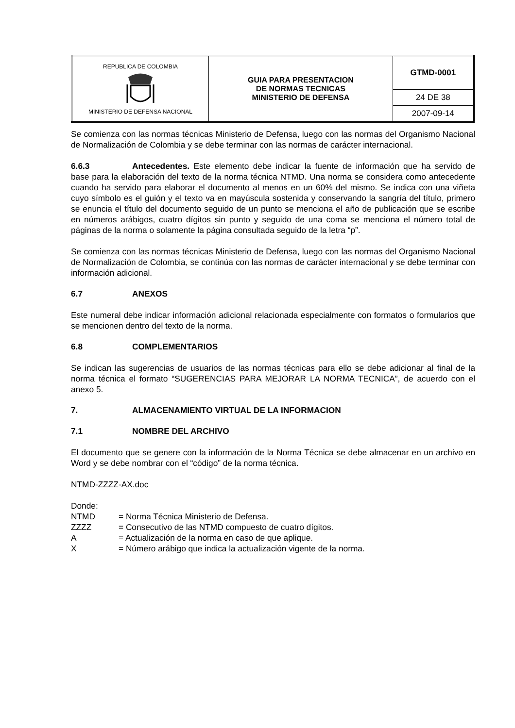| REPUBLICA DE COLOMBIA MINISTERIO DE DEFENSA NACIONAL | GUIA PARA PRESENTACION DE NORMAS TECNICAS MINISTERIO DE DEFENSA | GTMD-0001 |
| | | 24 DE 38 |
| | | 2007-09-14 |
Se comienza con las normas técnicas Ministerio de Defensa, luego con las normas del Organismo Nacional de Normalización de Colombia y se debe terminar con las normas de carácter internacional.
6.6.3 Antecedentes. Este elemento debe indicar la fuente de información que ha servido de base para la elaboración del texto de la norma técnica NTMD. Una norma se considera como antecedente cuando ha servido para elaborar el documento al menos en un 60% del mismo. Se indica con una viñeta cuyo símbolo es el guión y el texto va en mayúscula sostenida y conservando la sangría del título, primero se enuncia el título del documento seguido de un punto se menciona el año de publicación que se escribe en números arábigos, cuatro dígitos sin punto y seguido de una coma se menciona el número total de páginas de la norma o solamente la página consultada seguido de la letra “p”.
Se comienza con las normas técnicas Ministerio de Defensa, luego con las normas del Organismo Nacional de Normalización de Colombia, se continúa con las normas de carácter internacional y se debe terminar con información adicional.
6.7 ANEXOS
Este numeral debe indicar información adicional relacionada especialmente con formatos o formularios que se mencionen dentro del texto de la norma.
6.8 COMPLEMENTARIOS
Se indican las sugerencias de usuarios de las normas técnicas para ello se debe adicionar al final de la norma técnica el formato “SUGERENCIAS PARA MEJORAR LA NORMA TECNICA”, de acuerdo con el anexo 5.
7. ALMACENAMIENTO VIRTUAL DE LA INFORMACION
7.1 NOMBRE DEL ARCHIVO
El documento que se genere con la información de la Norma Técnica se debe almacenar en un archivo en Word y se debe nombrar con el “código” de la norma técnica.
NTMD-ZZZZ-AX.doc
Donde:
NTMD = Norma Técnica Ministerio de Defensa.
ZZZZ = Consecutivo de las NTMD compuesto de cuatro dígitos.
A = Actualización de la norma en caso de que aplique.
X = Número arábigo que indica la actualización vigente de la norma.